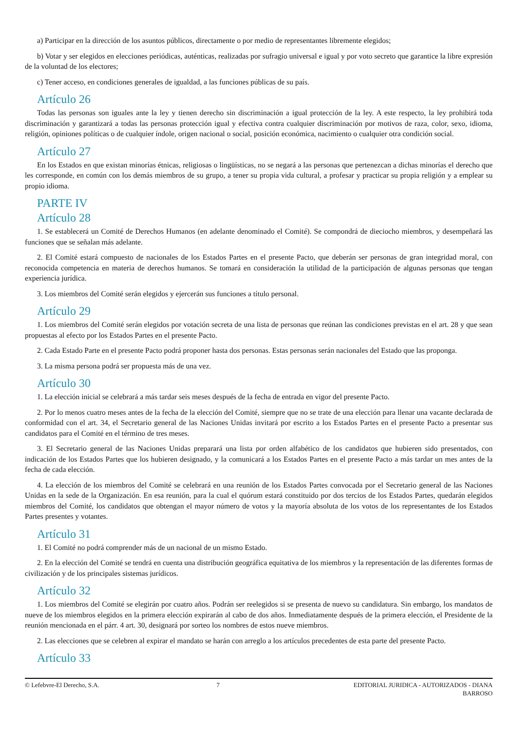a) Participar en la dirección de los asuntos públicos, directamente o por medio de representantes libremente elegidos;
b) Votar y ser elegidos en elecciones periódicas, auténticas, realizadas por sufragio universal e igual y por voto secreto que garantice la libre expresión de la voluntad de los electores;
c) Tener acceso, en condiciones generales de igualdad, a las funciones públicas de su país.
Artículo 26
Todas las personas son iguales ante la ley y tienen derecho sin discriminación a igual protección de la ley. A este respecto, la ley prohibirá toda discriminación y garantizará a todas las personas protección igual y efectiva contra cualquier discriminación por motivos de raza, color, sexo, idioma, religión, opiniones políticas o de cualquier índole, origen nacional o social, posición económica, nacimiento o cualquier otra condición social.
Artículo 27
En los Estados en que existan minorías étnicas, religiosas o lingüísticas, no se negará a las personas que pertenezcan a dichas minorías el derecho que les corresponde, en común con los demás miembros de su grupo, a tener su propia vida cultural, a profesar y practicar su propia religión y a emplear su propio idioma.
PARTE IV
Artículo 28
1. Se establecerá un Comité de Derechos Humanos (en adelante denominado el Comité). Se compondrá de dieciocho miembros, y desempeñará las funciones que se señalan más adelante.
2. El Comité estará compuesto de nacionales de los Estados Partes en el presente Pacto, que deberán ser personas de gran integridad moral, con reconocida competencia en materia de derechos humanos. Se tomará en consideración la utilidad de la participación de algunas personas que tengan experiencia jurídica.
3. Los miembros del Comité serán elegidos y ejercerán sus funciones a título personal.
Artículo 29
1. Los miembros del Comité serán elegidos por votación secreta de una lista de personas que reúnan las condiciones previstas en el art. 28 y que sean propuestas al efecto por los Estados Partes en el presente Pacto.
2. Cada Estado Parte en el presente Pacto podrá proponer hasta dos personas. Estas personas serán nacionales del Estado que las proponga.
3. La misma persona podrá ser propuesta más de una vez.
Artículo 30
1. La elección inicial se celebrará a más tardar seis meses después de la fecha de entrada en vigor del presente Pacto.
2. Por lo menos cuatro meses antes de la fecha de la elección del Comité, siempre que no se trate de una elección para llenar una vacante declarada de conformidad con el art. 34, el Secretario general de las Naciones Unidas invitará por escrito a los Estados Partes en el presente Pacto a presentar sus candidatos para el Comité en el término de tres meses.
3. El Secretario general de las Naciones Unidas preparará una lista por orden alfabético de los candidatos que hubieren sido presentados, con indicación de los Estados Partes que los hubieren designado, y la comunicará a los Estados Partes en el presente Pacto a más tardar un mes antes de la fecha de cada elección.
4. La elección de los miembros del Comité se celebrará en una reunión de los Estados Partes convocada por el Secretario general de las Naciones Unidas en la sede de la Organización. En esa reunión, para la cual el quórum estará constituido por dos tercios de los Estados Partes, quedarán elegidos miembros del Comité, los candidatos que obtengan el mayor número de votos y la mayoría absoluta de los votos de los representantes de los Estados Partes presentes y votantes.
Artículo 31
1. El Comité no podrá comprender más de un nacional de un mismo Estado.
2. En la elección del Comité se tendrá en cuenta una distribución geográfica equitativa de los miembros y la representación de las diferentes formas de civilización y de los principales sistemas jurídicos.
Artículo 32
1. Los miembros del Comité se elegirán por cuatro años. Podrán ser reelegidos si se presenta de nuevo su candidatura. Sin embargo, los mandatos de nueve de los miembros elegidos en la primera elección expirarán al cabo de dos años. Inmediatamente después de la primera elección, el Presidente de la reunión mencionada en el párr. 4 art. 30, designará por sorteo los nombres de estos nueve miembros.
2. Las elecciones que se celebren al expirar el mandato se harán con arreglo a los artículos precedentes de esta parte del presente Pacto.
Artículo 33
© Lefebvre-El Derecho, S.A. 7 EDITORIAL JURIDICA - AUTORIZADOS - DIANA BARROSO